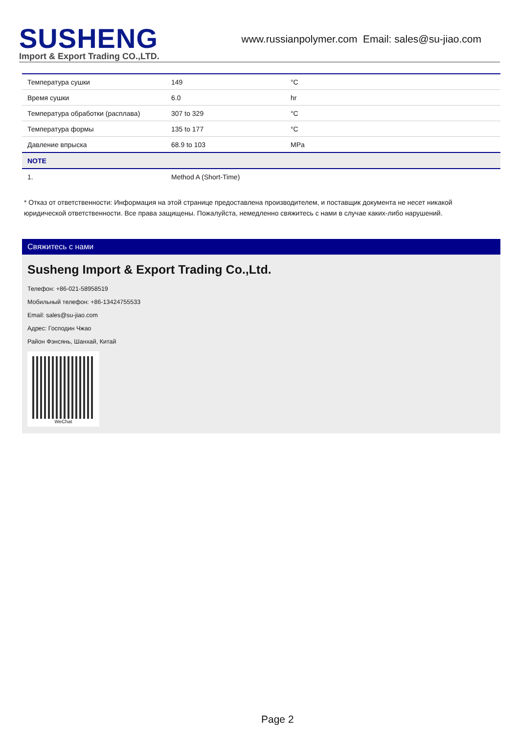SUSHENG
Import & Export Trading CO.,LTD.
www.russianpolymer.com Email: sales@su-jiao.com
| Температура сушки | 149 | °C |
| Время сушки | 6.0 | hr |
| Температура обработки (расплава) | 307 to 329 | °C |
| Температура формы | 135 to 177 | °C |
| Давление впрыска | 68.9 to 103 | MPa |
| NOTE | | |
| 1. | Method A (Short-Time) | |
* Отказ от ответственности: Информация на этой странице предоставлена производителем, и поставщик документа не несет никакой юридической ответственности. Все права защищены. Пожалуйста, немедленно свяжитесь с нами в случае каких-либо нарушений.
Свяжитесь с нами
Susheng Import & Export Trading Co.,Ltd.
Телефон: +86-021-58958519
Мобильный телефон: +86-13424755533
Email: sales@su-jiao.com
Адрес: Господин Чжао
Район Фэнсянь, Шанхай, Китай
WeChat
Page 2